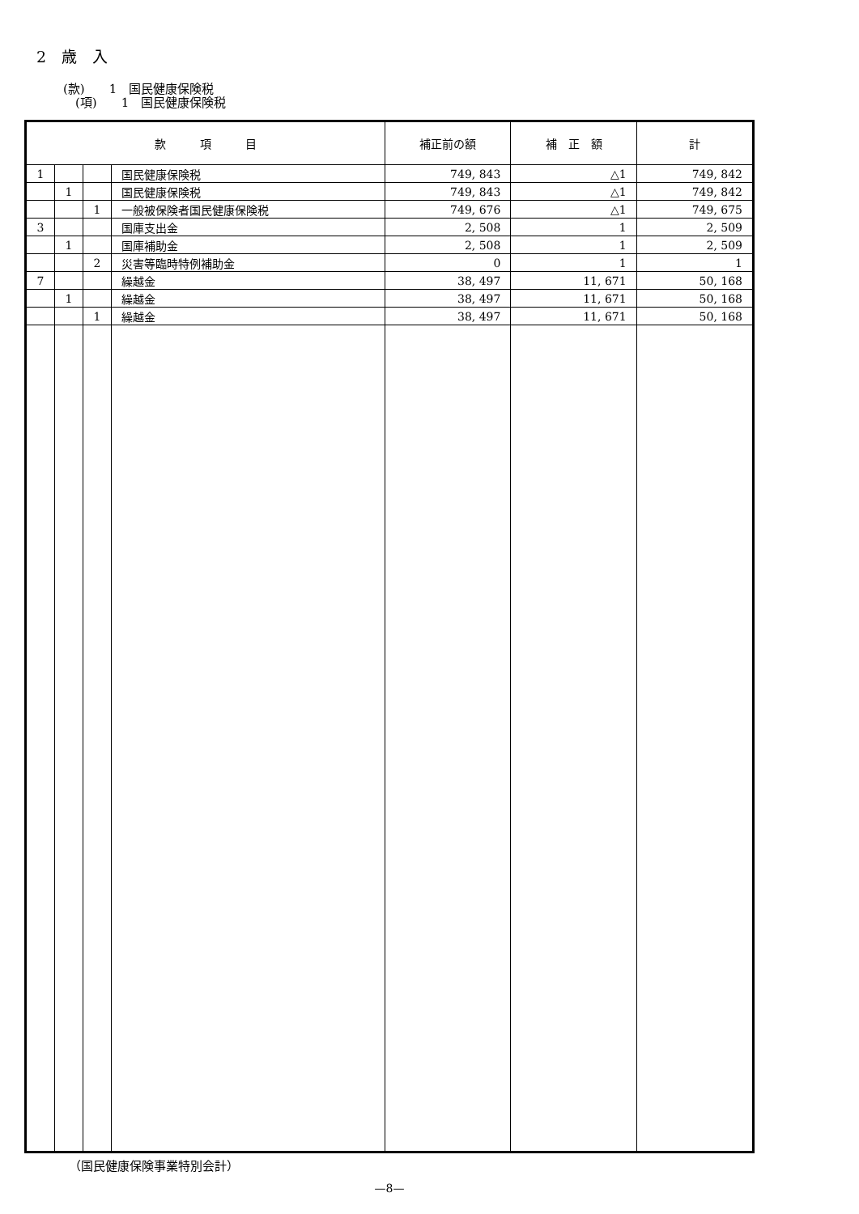2　歳　入
(款)　　1　国民健康保険税
　(項)　　1　国民健康保険税
| 款 項 目 | | | | 補正前の額 | 補 正 額 | 計 |
| --- | --- | --- | --- | --- | --- | --- |
| 1 | | | 国民健康保険税 | 749, 843 | △1 | 749, 842 |
| | 1 | | 国民健康保険税 | 749, 843 | △1 | 749, 842 |
| | | 1 | 一般被保険者国民健康保険税 | 749, 676 | △1 | 749, 675 |
| 3 | | | 国庫支出金 | 2, 508 | 1 | 2, 509 |
| | 1 | | 国庫補助金 | 2, 508 | 1 | 2, 509 |
| | | 2 | 災害等臨時特例補助金 | 0 | 1 | 1 |
| 7 | | | 繰越金 | 38, 497 | 11, 671 | 50, 168 |
| | 1 | | 繰越金 | 38, 497 | 11, 671 | 50, 168 |
| | | 1 | 繰越金 | 38, 497 | 11, 671 | 50, 168 |
（国民健康保険事業特別会計）
—8—